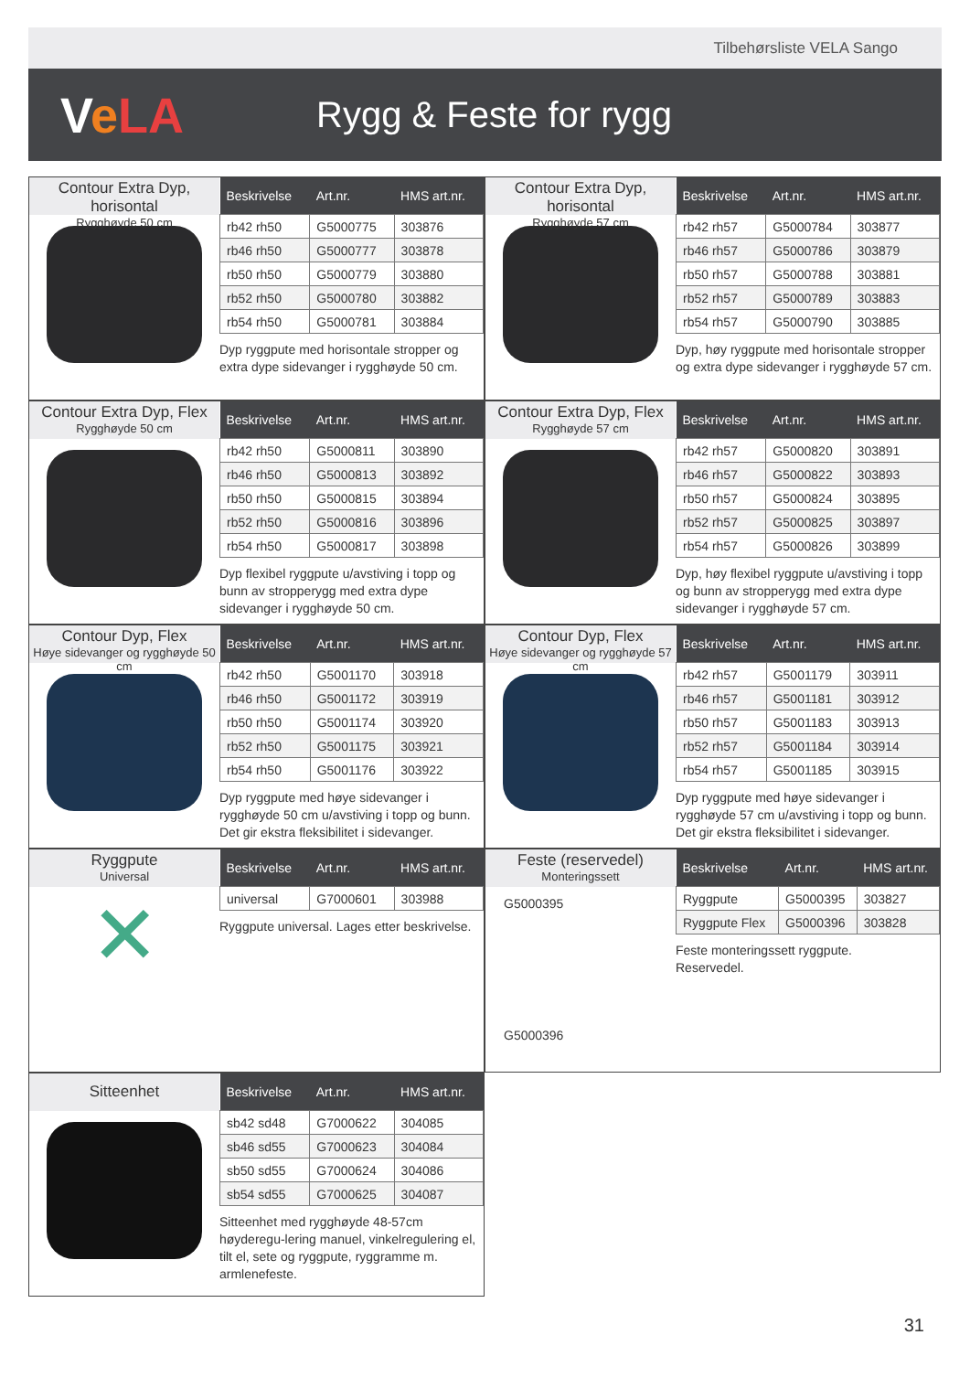Tilbehørsliste VELA Sango
VeLA
Rygg & Feste for rygg
Contour Extra Dyp, horisontal
Rygghøyde 50 cm
| Beskrivelse | Art.nr. | HMS art.nr. |
| --- | --- | --- |
| rb42 rh50 | G5000775 | 303876 |
| rb46 rh50 | G5000777 | 303878 |
| rb50 rh50 | G5000779 | 303880 |
| rb52 rh50 | G5000780 | 303882 |
| rb54 rh50 | G5000781 | 303884 |
Dyp ryggpute med horisontale stropper og extra dype sidevanger i rygghøyde 50 cm.
Contour Extra Dyp, horisontal
Rygghøyde 57 cm
| Beskrivelse | Art.nr. | HMS art.nr. |
| --- | --- | --- |
| rb42 rh57 | G5000784 | 303877 |
| rb46 rh57 | G5000786 | 303879 |
| rb50 rh57 | G5000788 | 303881 |
| rb52 rh57 | G5000789 | 303883 |
| rb54 rh57 | G5000790 | 303885 |
Dyp, høy ryggpute med horisontale stropper og extra dype sidevanger i rygghøyde 57 cm.
Contour Extra Dyp, Flex
Rygghøyde 50 cm
| Beskrivelse | Art.nr. | HMS art.nr. |
| --- | --- | --- |
| rb42 rh50 | G5000811 | 303890 |
| rb46 rh50 | G5000813 | 303892 |
| rb50 rh50 | G5000815 | 303894 |
| rb52 rh50 | G5000816 | 303896 |
| rb54 rh50 | G5000817 | 303898 |
Dyp flexibel ryggpute u/avstiving i topp og bunn av stropperygg med extra dype sidevanger i rygghøyde 50 cm.
Contour Extra Dyp, Flex
Rygghøyde 57 cm
| Beskrivelse | Art.nr. | HMS art.nr. |
| --- | --- | --- |
| rb42 rh57 | G5000820 | 303891 |
| rb46 rh57 | G5000822 | 303893 |
| rb50 rh57 | G5000824 | 303895 |
| rb52 rh57 | G5000825 | 303897 |
| rb54 rh57 | G5000826 | 303899 |
Dyp, høy flexibel ryggpute u/avstiving i topp og bunn av stropperygg med extra dype sidevanger i rygghøyde 57 cm.
Contour Dyp, Flex
Høye sidevanger og rygghøyde 50 cm
| Beskrivelse | Art.nr. | HMS art.nr. |
| --- | --- | --- |
| rb42 rh50 | G5001170 | 303918 |
| rb46 rh50 | G5001172 | 303919 |
| rb50 rh50 | G5001174 | 303920 |
| rb52 rh50 | G5001175 | 303921 |
| rb54 rh50 | G5001176 | 303922 |
Dyp ryggpute med høye sidevanger i rygghøyde 50 cm u/avstiving i topp og bunn. Det gir ekstra fleksibilitet i sidevanger.
Contour Dyp, Flex
Høye sidevanger og rygghøyde 57 cm
| Beskrivelse | Art.nr. | HMS art.nr. |
| --- | --- | --- |
| rb42 rh57 | G5001179 | 303911 |
| rb46 rh57 | G5001181 | 303912 |
| rb50 rh57 | G5001183 | 303913 |
| rb52 rh57 | G5001184 | 303914 |
| rb54 rh57 | G5001185 | 303915 |
Dyp ryggpute med høye sidevanger i rygghøyde 57 cm u/avstiving i topp og bunn. Det gir ekstra fleksibilitet i sidevanger.
Ryggpute
Universal
✕
| Beskrivelse | Art.nr. | HMS art.nr. |
| --- | --- | --- |
| universal | G7000601 | 303988 |
Ryggpute universal. Lages etter beskrivelse.
Feste (reservedel)
Monteringssett
G5000395
G5000396
| Beskrivelse | Art.nr. | HMS art.nr. |
| --- | --- | --- |
| Ryggpute | G5000395 | 303827 |
| Ryggpute Flex | G5000396 | 303828 |
Feste monteringssett ryggpute.
Reservedel.
Sitteenhet
| Beskrivelse | Art.nr. | HMS art.nr. |
| --- | --- | --- |
| sb42 sd48 | G7000622 | 304085 |
| sb46 sd55 | G7000623 | 304084 |
| sb50 sd55 | G7000624 | 304086 |
| sb54 sd55 | G7000625 | 304087 |
Sitteenhet med rygghøyde 48-57cm høyderegu-lering manuel, vinkelregulering el, tilt el, sete og ryggpute, ryggramme m. armlenefeste.
31